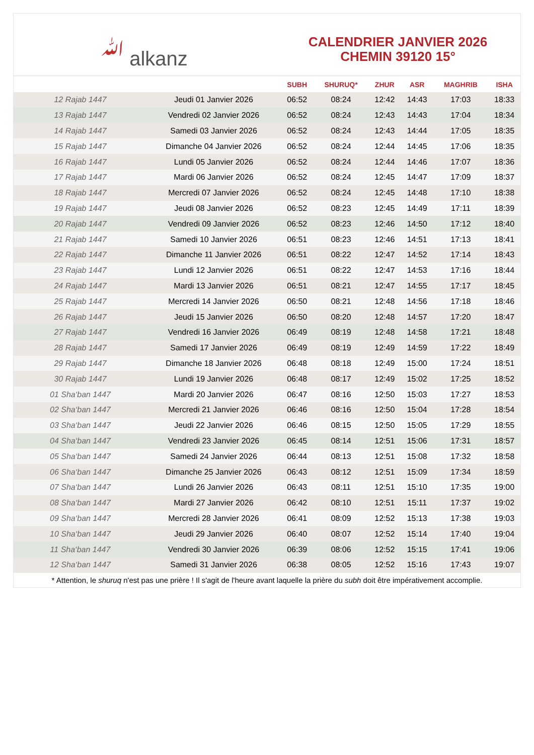ﷲ alkanz
CALENDRIER JANVIER 2026
CHEMIN 39120 15°
| | | SUBH | SHURUQ* | ZHUR | ASR | MAGHRIB | ISHA |
| --- | --- | --- | --- | --- | --- | --- | --- |
| 12 Rajab 1447 | Jeudi 01 Janvier 2026 | 06:52 | 08:24 | 12:42 | 14:43 | 17:03 | 18:33 |
| 13 Rajab 1447 | Vendredi 02 Janvier 2026 | 06:52 | 08:24 | 12:43 | 14:43 | 17:04 | 18:34 |
| 14 Rajab 1447 | Samedi 03 Janvier 2026 | 06:52 | 08:24 | 12:43 | 14:44 | 17:05 | 18:35 |
| 15 Rajab 1447 | Dimanche 04 Janvier 2026 | 06:52 | 08:24 | 12:44 | 14:45 | 17:06 | 18:35 |
| 16 Rajab 1447 | Lundi 05 Janvier 2026 | 06:52 | 08:24 | 12:44 | 14:46 | 17:07 | 18:36 |
| 17 Rajab 1447 | Mardi 06 Janvier 2026 | 06:52 | 08:24 | 12:45 | 14:47 | 17:09 | 18:37 |
| 18 Rajab 1447 | Mercredi 07 Janvier 2026 | 06:52 | 08:24 | 12:45 | 14:48 | 17:10 | 18:38 |
| 19 Rajab 1447 | Jeudi 08 Janvier 2026 | 06:52 | 08:23 | 12:45 | 14:49 | 17:11 | 18:39 |
| 20 Rajab 1447 | Vendredi 09 Janvier 2026 | 06:52 | 08:23 | 12:46 | 14:50 | 17:12 | 18:40 |
| 21 Rajab 1447 | Samedi 10 Janvier 2026 | 06:51 | 08:23 | 12:46 | 14:51 | 17:13 | 18:41 |
| 22 Rajab 1447 | Dimanche 11 Janvier 2026 | 06:51 | 08:22 | 12:47 | 14:52 | 17:14 | 18:43 |
| 23 Rajab 1447 | Lundi 12 Janvier 2026 | 06:51 | 08:22 | 12:47 | 14:53 | 17:16 | 18:44 |
| 24 Rajab 1447 | Mardi 13 Janvier 2026 | 06:51 | 08:21 | 12:47 | 14:55 | 17:17 | 18:45 |
| 25 Rajab 1447 | Mercredi 14 Janvier 2026 | 06:50 | 08:21 | 12:48 | 14:56 | 17:18 | 18:46 |
| 26 Rajab 1447 | Jeudi 15 Janvier 2026 | 06:50 | 08:20 | 12:48 | 14:57 | 17:20 | 18:47 |
| 27 Rajab 1447 | Vendredi 16 Janvier 2026 | 06:49 | 08:19 | 12:48 | 14:58 | 17:21 | 18:48 |
| 28 Rajab 1447 | Samedi 17 Janvier 2026 | 06:49 | 08:19 | 12:49 | 14:59 | 17:22 | 18:49 |
| 29 Rajab 1447 | Dimanche 18 Janvier 2026 | 06:48 | 08:18 | 12:49 | 15:00 | 17:24 | 18:51 |
| 30 Rajab 1447 | Lundi 19 Janvier 2026 | 06:48 | 08:17 | 12:49 | 15:02 | 17:25 | 18:52 |
| 01 Sha‘ban 1447 | Mardi 20 Janvier 2026 | 06:47 | 08:16 | 12:50 | 15:03 | 17:27 | 18:53 |
| 02 Sha‘ban 1447 | Mercredi 21 Janvier 2026 | 06:46 | 08:16 | 12:50 | 15:04 | 17:28 | 18:54 |
| 03 Sha‘ban 1447 | Jeudi 22 Janvier 2026 | 06:46 | 08:15 | 12:50 | 15:05 | 17:29 | 18:55 |
| 04 Sha‘ban 1447 | Vendredi 23 Janvier 2026 | 06:45 | 08:14 | 12:51 | 15:06 | 17:31 | 18:57 |
| 05 Sha‘ban 1447 | Samedi 24 Janvier 2026 | 06:44 | 08:13 | 12:51 | 15:08 | 17:32 | 18:58 |
| 06 Sha‘ban 1447 | Dimanche 25 Janvier 2026 | 06:43 | 08:12 | 12:51 | 15:09 | 17:34 | 18:59 |
| 07 Sha‘ban 1447 | Lundi 26 Janvier 2026 | 06:43 | 08:11 | 12:51 | 15:10 | 17:35 | 19:00 |
| 08 Sha‘ban 1447 | Mardi 27 Janvier 2026 | 06:42 | 08:10 | 12:51 | 15:11 | 17:37 | 19:02 |
| 09 Sha‘ban 1447 | Mercredi 28 Janvier 2026 | 06:41 | 08:09 | 12:52 | 15:13 | 17:38 | 19:03 |
| 10 Sha‘ban 1447 | Jeudi 29 Janvier 2026 | 06:40 | 08:07 | 12:52 | 15:14 | 17:40 | 19:04 |
| 11 Sha‘ban 1447 | Vendredi 30 Janvier 2026 | 06:39 | 08:06 | 12:52 | 15:15 | 17:41 | 19:06 |
| 12 Sha‘ban 1447 | Samedi 31 Janvier 2026 | 06:38 | 08:05 | 12:52 | 15:16 | 17:43 | 19:07 |
* Attention, le shuruq n'est pas une prière ! Il s'agit de l'heure avant laquelle la prière du subh doit être impérativement accomplie.